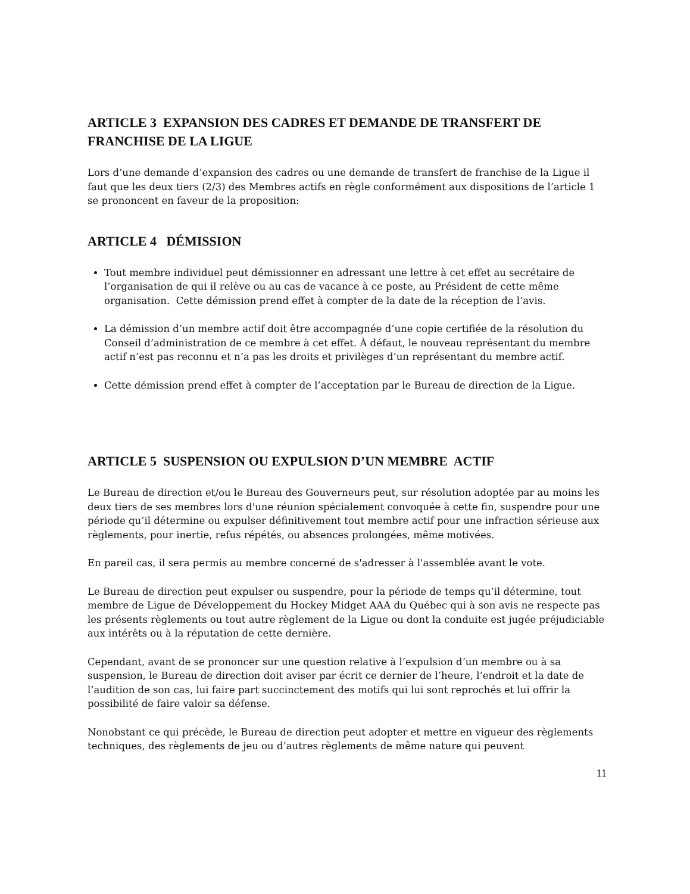ARTICLE 3 EXPANSION DES CADRES ET DEMANDE DE TRANSFERT DE FRANCHISE DE LA LIGUE
Lors d’une demande d’expansion des cadres ou une demande de transfert de franchise de la Ligue il faut que les deux tiers (2/3) des Membres actifs en règle conformément aux dispositions de l’article 1 se prononcent en faveur de la proposition:
ARTICLE 4 DÉMISSION
Tout membre individuel peut démissionner en adressant une lettre à cet effet au secrétaire de l’organisation de qui il relève ou au cas de vacance à ce poste, au Président de cette même organisation. Cette démission prend effet à compter de la date de la réception de l’avis.
La démission d’un membre actif doit être accompagnée d’une copie certifiée de la résolution du Conseil d’administration de ce membre à cet effet. À défaut, le nouveau représentant du membre actif n’est pas reconnu et n’a pas les droits et privilèges d’un représentant du membre actif.
Cette démission prend effet à compter de l’acceptation par le Bureau de direction de la Ligue.
ARTICLE 5 SUSPENSION OU EXPULSION D’UN MEMBRE ACTIF
Le Bureau de direction et/ou le Bureau des Gouverneurs peut, sur résolution adoptée par au moins les deux tiers de ses membres lors d'une réunion spécialement convoquée à cette fin, suspendre pour une période qu’il détermine ou expulser définitivement tout membre actif pour une infraction sérieuse aux règlements, pour inertie, refus répétés, ou absences prolongées, même motivées.
En pareil cas, il sera permis au membre concerné de s'adresser à l'assemblée avant le vote.
Le Bureau de direction peut expulser ou suspendre, pour la période de temps qu’il détermine, tout membre de Ligue de Développement du Hockey Midget AAA du Québec qui à son avis ne respecte pas les présents règlements ou tout autre règlement de la Ligue ou dont la conduite est jugée préjudiciable aux intérêts ou à la réputation de cette dernière.
Cependant, avant de se prononcer sur une question relative à l’expulsion d’un membre ou à sa suspension, le Bureau de direction doit aviser par écrit ce dernier de l’heure, l’endroit et la date de l’audition de son cas, lui faire part succinctement des motifs qui lui sont reprochés et lui offrir la possibilité de faire valoir sa défense.
Nonobstant ce qui précède, le Bureau de direction peut adopter et mettre en vigueur des règlements techniques, des règlements de jeu ou d’autres règlements de même nature qui peuvent
11